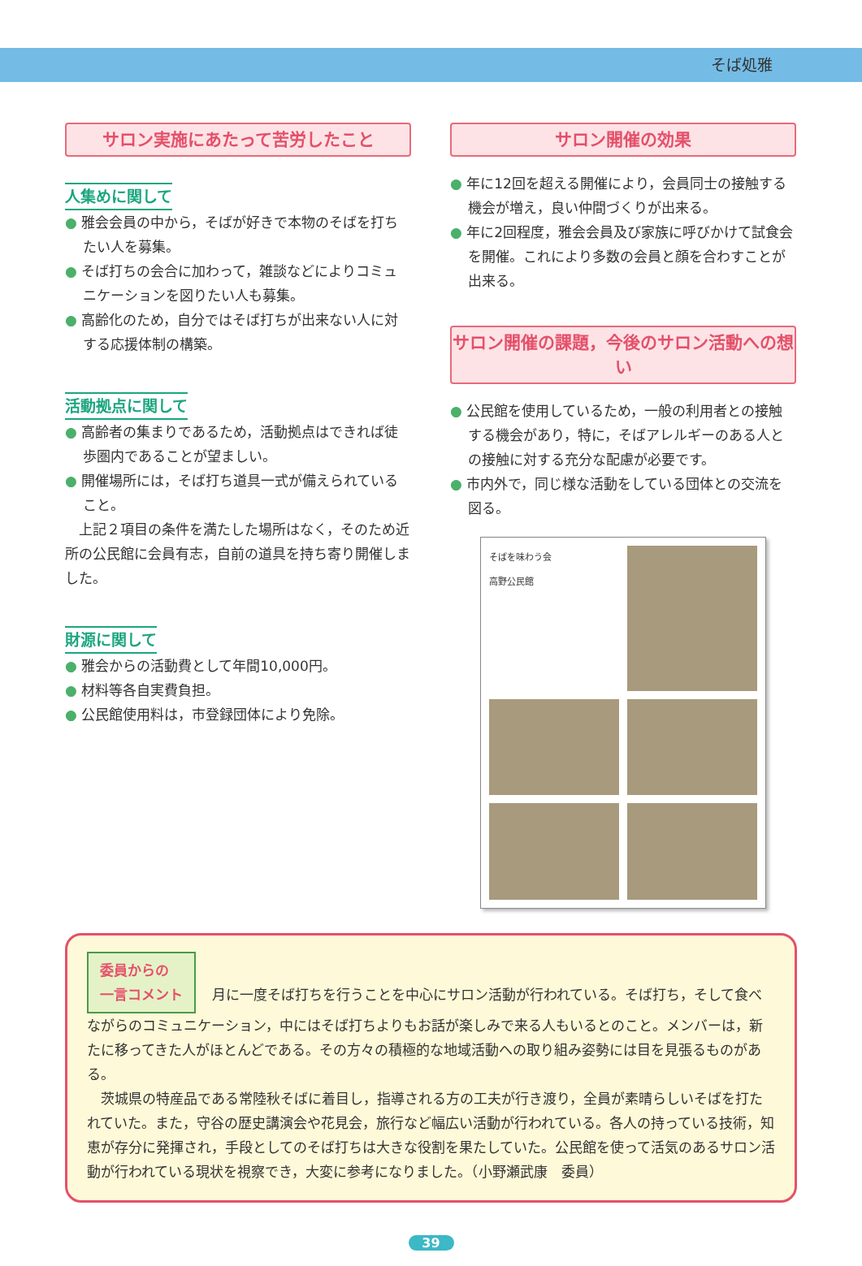そば処雅
サロン実施にあたって苦労したこと
人集めに関して
● 雅会会員の中から，そばが好きで本物のそばを打ちたい人を募集。
● そば打ちの会合に加わって，雑談などによりコミュニケーションを図りたい人も募集。
● 高齢化のため，自分ではそば打ちが出来ない人に対する応援体制の構築。
活動拠点に関して
● 高齢者の集まりであるため，活動拠点はできれば徒歩圏内であることが望ましい。
● 開催場所には，そば打ち道具一式が備えられていること。
　上記２項目の条件を満たした場所はなく，そのため近所の公民館に会員有志，自前の道具を持ち寄り開催しました。
財源に関して
● 雅会からの活動費として年間10,000円。
● 材料等各自実費負担。
● 公民館使用料は，市登録団体により免除。
サロン開催の効果
● 年に12回を超える開催により，会員同士の接触する機会が増え，良い仲間づくりが出来る。
● 年に2回程度，雅会会員及び家族に呼びかけて試食会を開催。これにより多数の会員と顔を合わすことが出来る。
サロン開催の課題，今後のサロン活動への想い
● 公民館を使用しているため，一般の利用者との接触する機会があり，特に，そばアレルギーのある人との接触に対する充分な配慮が必要です。
● 市内外で，同じ様な活動をしている団体との交流を図る。
そばを味わう会
高野公民館
委員からの
一言コメント 月に一度そば打ちを行うことを中心にサロン活動が行われている。そば打ち，そして食べながらのコミュニケーション，中にはそば打ちよりもお話が楽しみで来る人もいるとのこと。メンバーは，新たに移ってきた人がほとんどである。その方々の積極的な地域活動への取り組み姿勢には目を見張るものがある。
　茨城県の特産品である常陸秋そばに着目し，指導される方の工夫が行き渡り，全員が素晴らしいそばを打たれていた。また，守谷の歴史講演会や花見会，旅行など幅広い活動が行われている。各人の持っている技術，知恵が存分に発揮され，手段としてのそば打ちは大きな役割を果たしていた。公民館を使って活気のあるサロン活動が行われている現状を視察でき，大変に参考になりました。（小野瀬武康　委員）
39